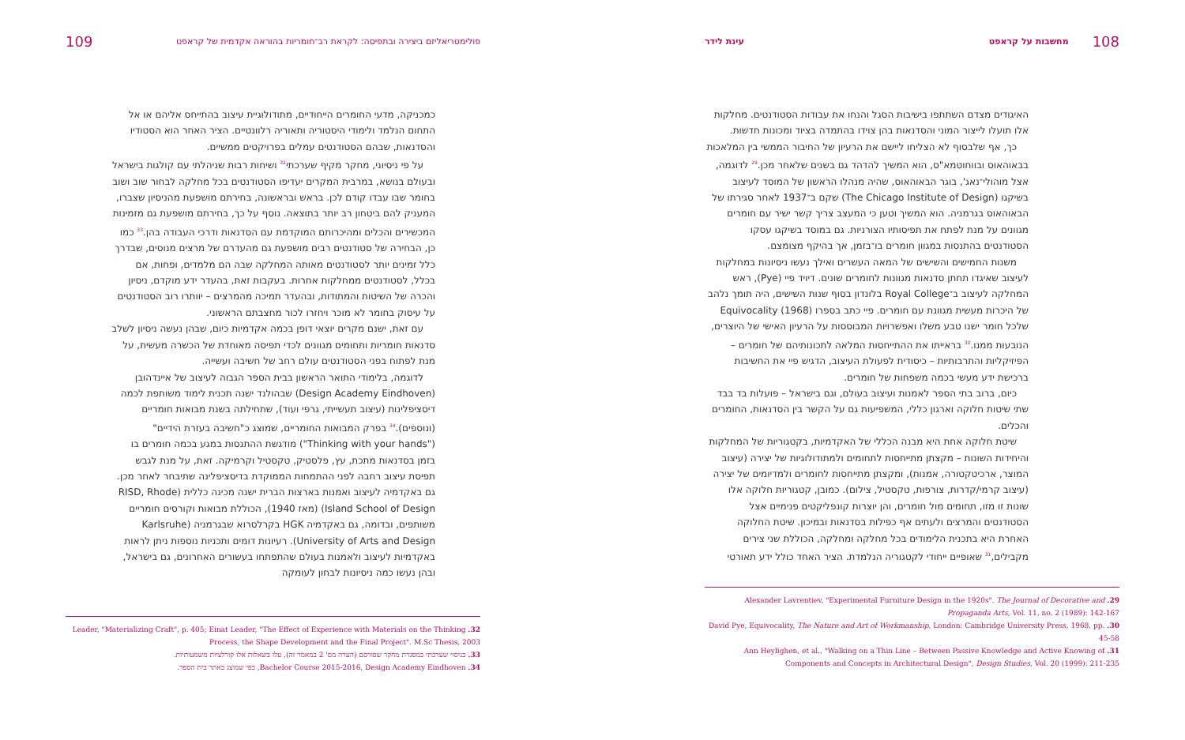108 מחשבות על קראפט עינת לידר
האיגודים מצדם השתתפו בישיבות הסגל והנחו את עבודות הסטודנטים. מחלקות אלו תועלו לייצור המוני והסדנאות בהן צוידו בהתמדה בציוד ומכונות חדשות.
כך, אף שלבסוף לא הצליחו ליישם את הרעיון של החיבור הממשי בין המלאכות בבאוהאוס ובווחוטמא"ס, הוא המשיך להדהד גם בשנים שלאחר מכן.<sup>29</sup> לדוגמה, אצל מוהולי־נאג', בוגר הבאוהאוס, שהיה מנהלו הראשון של המוסד לעיצוב בשיקגו (The Chicago Institute of Design) שקם ב־1937 לאחר סגירתו של הבאוהאוס בגרמניה. הוא המשיך וטען כי המעצב צריך קשר ישיר עם חומרים מגוונים על מנת לפתח את תפיסותיו הצורניות. גם במוסד בשיקגו עסקו הסטודנטים בהתנסות במגוון חומרים בו־בזמן, אך בהיקף מצומצם.
משנות החמישים והשישים של המאה העשרים ואילך נעשו ניסיונות במחלקות לעיצוב שאיגדו תחתן סדנאות מגוונות לחומרים שונים. דיויד פיי (Pye), ראש המחלקה לעיצוב ב־Royal College בלונדון בסוף שנות השישים, היה תומך נלהב של היכרות מעשית מגוונת עם חומרים. פיי כתב בספרו Equivocality (1968) שלכל חומר ישנו טבע משלו ואפשרויות המבוססות על הרעיון האישי של היוצרים, הנובעות ממנו.<sup>30</sup> בראייתו את ההתייחסות המלאה לתכונותיהם של חומרים – הפיזיקליות והתרבותיות – כיסודית לפעולת העיצוב, הדגיש פיי את החשיבות ברכישת ידע מעשי בכמה משפחות של חומרים.
כיום, ברוב בתי הספר לאמנות ועיצוב בעולם, וגם בישראל – פועלות בד בבד שתי שיטות חלוקה וארגון כללי, המשפיעות גם על הקשר בין הסדנאות, החומרים והכלים.
שיטת חלוקה אחת היא מבנה הכללי של האקדמיות, בקטגוריות של המחלקות והיחידות השונות – מקצתן מתייחסות לתחומים ולמתודולוגיות של יצירה (עיצוב המוצר, ארכיטקטורה, אמנות), ומקצתן מתייחסות לחומרים ולמדיומים של יצירה (עיצוב קרמי/קדרות, צורפות, טקסטיל, צילום). כמובן, קטגוריות חלוקה אלו שונות זו מזו, תחומים מול חומרים, והן יוצרות קונפליקטים פנימיים אצל הסטודנטים והמרצים ולעתים אף כפילות בסדנאות ובמיכון. שיטת החלוקה האחרת היא בתכנית הלימודים בכל מחלקה ומחלקה, הכוללת שני צירים מקבילים,<sup>31</sup> שאופיים ייחודי לקטגוריה הנלמדת. הציר האחד כולל ידע תאורטי
29. Alexander Lavrentiev, "Experimental Furniture Design in the 1920s", The Journal of Decorative and Propaganda Arts, Vol. 11, no. 2 (1989): 142-167
30. David Pye, Equivocality, The Nature and Art of Workmanship, London: Cambridge University Press, 1968, pp. 45-58
31. Ann Heylighen, et al., "Walking on a Thin Line – Between Passive Knowledge and Active Knowing of Components and Concepts in Architectural Design", Design Studies, Vol. 20 (1999): 211-235
109 פולימטריאליזם ביצירה ובתפיסה: לקראת רב־חומריות בהוראה אקדמית של קראפט
כמכניקה, מדעי החומרים הייחודיים, מתודולוגיית עיצוב בהתייחס אליהם או אל התחום הנלמד ולימודי היסטוריה ותאוריה רלוונטיים. הציר האחר הוא הסטודיו והסדנאות, שבהם הסטודנטים עמלים בפרויקטים ממשיים.
על פי ניסיוני, מחקר מקיף שערכתי<sup>32</sup> ושיחות רבות שניהלתי עם קולגות בישראל ובעולם בנושא, במרבית המקרים יעדיפו הסטודנטים בכל מחלקה לבחור שוב ושוב בחומר שבו עבדו קודם לכן. בראש ובראשונה, בחירתם מושפעת מהניסיון שצברו, המעניק להם ביטחון רב יותר בתוצאה. נוסף על כך, בחירתם מושפעת גם מזמינות המכשירים והכלים ומהיכרותם המוקדמת עם הסדנאות ודרכי העבודה בהן.<sup>33</sup> כמו כן, הבחירה של סטודנטים רבים מושפעת גם מהעדרם של מרצים מנוסים, שבדרך כלל זמינים יותר לסטודנטים מאותה המחלקה שבה הם מלמדים, ופחות, אם בכלל, לסטודנטים ממחלקות אחרות. בעקבות זאת, בהעדר ידע מוקדם, ניסיון והכרה של השיטות והמתודות, ובהעדר תמיכה מהמרצים – יוותרו רוב הסטודנטים על עיסוק בחומר לא מוכר ויחזרו לכור מחצבתם הראשוני.
עם זאת, ישנם מקרים יוצאי דופן בכמה אקדמיות כיום, שבהן נעשה ניסיון לשלב סדנאות חומריות ותחומים מגוונים לכדי תפיסה מאוחדת של הכשרה מעשית, על מנת לפתוח בפני הסטודנטים עולם רחב של חשיבה ועשייה.
לדוגמה, בלימודי התואר הראשון בבית הספר הגבוה לעיצוב של איינדהובן (Design Academy Eindhoven) שבהולנד ישנה תכנית לימוד משותפת לכמה דיסציפלינות (עיצוב תעשייתי, גרפי ועוד), שתחילתה בשנת מבואות חומריים (ונוספים).<sup>34</sup> בפרק המבואות החומריים, שמוצג כ"חשיבה בעזרת הידיים" ("Thinking with your hands") מודגשת ההתנסות במגע בכמה חומרים בו בזמן בסדנאות מתכת, עץ, פלסטיק, טקסטיל וקרמיקה. זאת, על מנת לגבש תפיסת עיצוב רחבה לפני ההתמחות הממוקדת בדיסציפלינה שתיבחר לאחר מכן. גם באקדמיה לעיצוב ואמנות בארצות הברית ישנה מכינה כללית (RISD, Rhode Island School of Design) (מאז 1940), הכוללת מבואות וקורסים חומריים משותפים, ובדומה, גם באקדמיה HGK בקרלסרוא שבגרמניה (Karlsruhe University of Arts and Design). רעיונות דומים ותכניות נוספות ניתן לראות באקדמיות לעיצוב ולאמנות בעולם שהתפתחו בעשורים האחרונים, גם בישראל, ובהן נעשו כמה ניסיונות לבחון לעומקה
32. Leader, "Materializing Craft", p. 405; Einat Leader, "The Effect of Experience with Materials on the Thinking Process, the Shape Development and the Final Project". M.Sc Thesis, 2003
33. בניסוי שערכתי במסגרת מחקר שפורסם (הערה מס' 2 במאמר זה), עלו בשאלות אלו קורלציות משמעותיות.
34. Bachelor Course 2015-2016, Design Academy Eindhoven, כפי שמוצג באתר בית הספר.